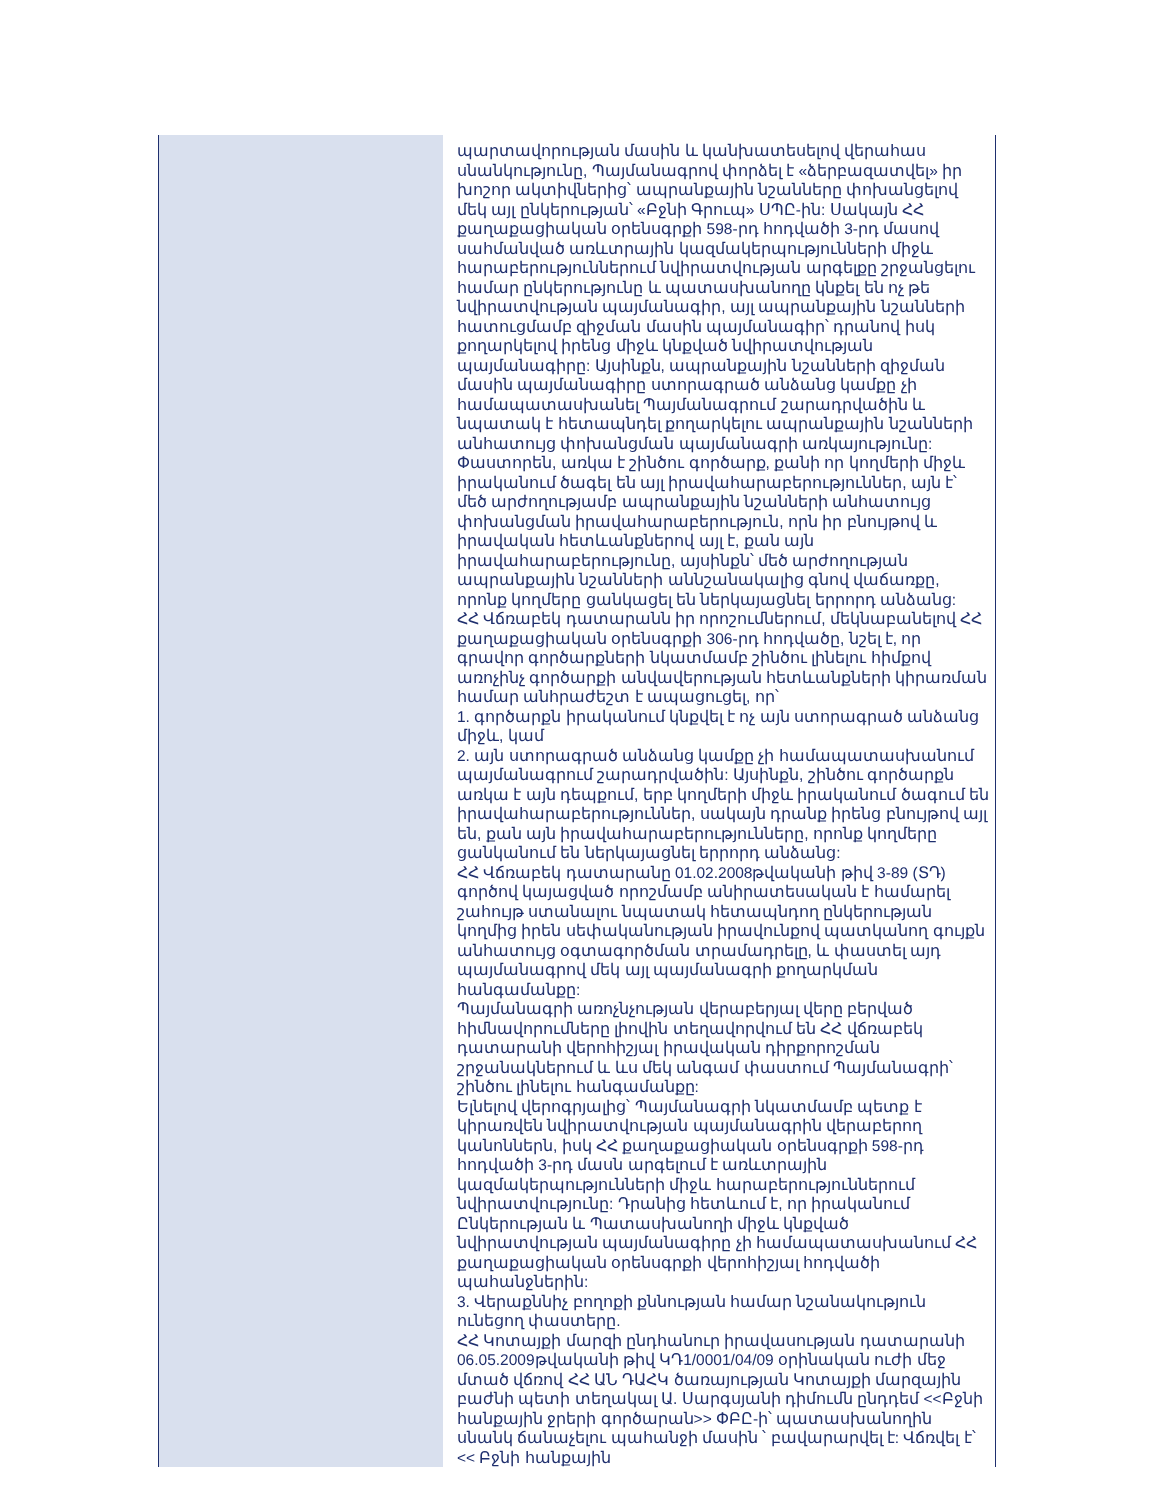| | պարտավորության մասին և կանխատեսելով վերահաս սնանկությունը, Պայմանագրով փորձել է «ձերբազատվել» իր խոշոր ակտիվներից՝ ապրանքային նշանները փոխանցելով մեկ այլ ընկերության՝ «Բջնի Գրուպ» ՍՊԸ-ին: Սակայն ՀՀ քաղաքացիական օրենսգրքի 598-րդ հոդվածի 3-րդ մասով սահմանված առևտրային կազմակերպությունների միջև հարաբերություններում նվիրատվության արգելքը շրջանցելու համար ընկերությունը և պատասխանողը կնքել են ոչ թե նվիրատվության պայմանագիր, այլ ապրանքային նշանների հատուցմամբ զիջման մասին պայմանագիր՝ դրանով իսկ քողարկելով իրենց միջև կնքված նվիրատվության պայմանագիրը: Այսինքն, ապրանքային նշանների զիջման մասին պայմանագիրը ստորագրած անձանց կամքը չի համապատասխանել Պայմանագրում շարադրվածին և նպատակ է հետապնդել քողարկելու ապրանքային նշանների անհատույց փոխանցման պայմանագրի առկայությունը: Փաստորեն, առկա է շինծու գործարք, քանի որ կողմերի միջև իրականում ծագել են այլ իրավահարաբերություններ, այն է՝ մեծ արժողությամբ ապրանքային նշանների անհատույց փոխանցման իրավահարաբերություն, որն իր բնույթով և իրավական հետևանքներով այլ է, քան այն իրավահարաբերությունը, այսինքն՝ մեծ արժողության ապրանքային նշանների աննշանակալից գնով վաճառքը, որոնք կողմերը ցանկացել են ներկայացնել երրորդ անձանց: ՀՀ Վճռաբեկ դատարանն իր որոշումներում, մեկնաբանելով ՀՀ քաղաքացիական օրենսգրքի 306-րդ հոդվածը, նշել է, որ գրավոր գործարքների նկատմամբ շինծու լինելու հիմքով առոչինչ գործարքի անվավերության հետևանքների կիրառման համար անհրաժեշտ է ապացուցել, որ՝ 1. գործարքն իրականում կնքվել է ոչ այն ստորագրած անձանց միջև, կամ 2. այն ստորագրած անձանց կամքը չի համապատասխանում պայմանագրում շարադրվածին: Այսինքն, շինծու գործարքն առկա է այն դեպքում, երբ կողմերի միջև իրականում ծագում են իրավահարաբերություններ, սակայն դրանք իրենց բնույթով այլ են, քան այն իրավահարաբերությունները, որոնք կողմերը ցանկանում են ներկայացնել երրորդ անձանց: ՀՀ Վճռաբեկ դատարանը 01.02.2008թվականի թիվ 3-89 (ՏԴ) գործով կայացված որոշմամբ անիրատեսական է համարել շահույթ ստանալու նպատակ հետապնդող ընկերության կողմից իրեն սեփականության իրավունքով պատկանող գույքն անհատույց օգտագործման տրամադրելը, և փաստել այդ պայմանագրով մեկ այլ պայմանագրի քողարկման հանգամանքը: Պայմանագրի առոչնչության վերաբերյալ վերը բերված հիմնավորումները լիովին տեղավորվում են ՀՀ վճռաբեկ դատարանի վերոհիշյալ իրավական դիրքորոշման շրջանակներում և ևս մեկ անգամ փաստում Պայմանագրի՝ շինծու լինելու հանգամանքը: Ելնելով վերոգրյալից՝ Պայմանագրի նկատմամբ պետք է կիրառվեն նվիրատվության պայմանագրին վերաբերող կանոններն, իսկ ՀՀ քաղաքացիական օրենսգրքի 598-րդ հոդվածի 3-րդ մասն արգելում է առևտրային կազմակերպությունների միջև հարաբերություններում նվիրատվությունը: Դրանից հետևում է, որ իրականում Ընկերության և Պատասխանողի միջև կնքված նվիրատվության պայմանագիրը չի համապատասխանում ՀՀ քաղաքացիական օրենսգրքի վերոհիշյալ հոդվածի պահանջներին: 3. Վերաքննիչ բողոքի քննության համար նշանակություն ունեցող փաստերը. ՀՀ Կոտայքի մարզի ընդհանուր իրավասության դատարանի 06.05.2009թվականի թիվ ԿԴ1/0001/04/09 օրինական ուժի մեջ մտած վճռով ՀՀ ԱՆ ԴԱՀԿ ծառայության Կոտայքի մարզային բաժնի պետի տեղակալ Ա. Սարգսյանի դիմումն ընդդեմ <<Բջնի հանքային ջրերի գործարան>> ՓԲԸ-ի՝ պատասխանողին սնանկ ճանաչելու պահանջի մասին ՝ բավարարվել է: Վճռվել է՝ << Բջնի հանքային |